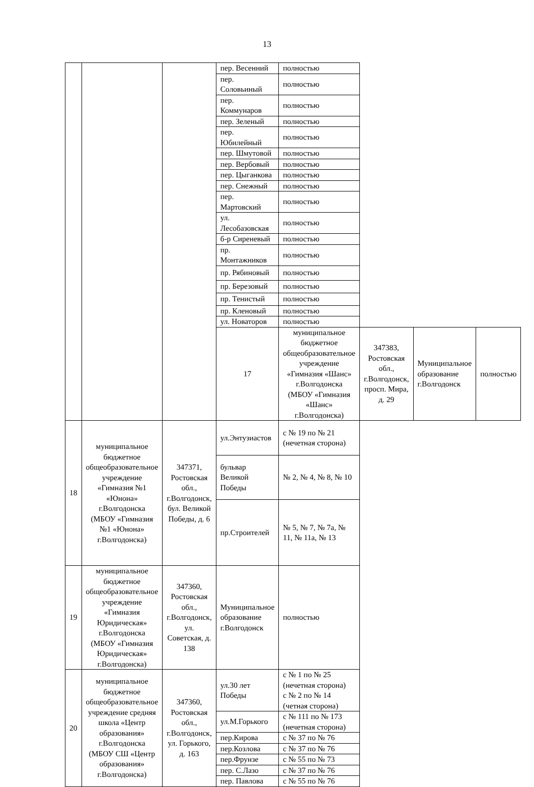13
| | | | пер. Весенний | полностью | | | |
| | | | пер. Соловьиный | полностью | | | |
| | | | пер. Коммунаров | полностью | | | |
| | | | пер. Зеленый | полностью | | | |
| | | | пер. Юбилейный | полностью | | | |
| | | | пер. Шмутовой | полностью | | | |
| | | | пер. Вербовый | полностью | | | |
| | | | пер. Цыганкова | полностью | | | |
| | | | пер. Снежный | полностью | | | |
| | | | пер. Мартовский | полностью | | | |
| | | | ул. Лесобазовская | полностью | | | |
| | | | б-р Сиреневый | полностью | | | |
| | | | пр. Монтажников | полностью | | | |
| | | | пр. Рябиновый | полностью | | | |
| | | | пр. Березовый | полностью | | | |
| | | | пр. Тенистый | полностью | | | |
| | | | пр. Кленовый | полностью | | | |
| | | | ул. Новаторов | полностью | | | |
| | | | 17 | муниципальное бюджетное общеобразовательное учреждение «Гимназия «Шанс» г.Волгодонска (МБОУ «Гимназия «Шанс» г.Волгодонска) | 347383, Ростовская обл., г.Волгодонск, просп. Мира, д. 29 | Муниципальное образование г.Волгодонск | полностью |
| 18 | муниципальное бюджетное общеобразовательное учреждение «Гимназия №1 «Юнона» г.Волгодонска (МБОУ «Гимназия №1 «Юнона» г.Волгодонска) | 347371, Ростовская обл., г.Волгодонск, бул. Великой Победы, д. 6 | ул.Энтузиастов | с № 19 по № 21 (нечетная сторона) | | | |
| | | | бульвар Великой Победы | № 2, № 4, № 8, № 10 | | | |
| | | | пр.Строителей | № 5, № 7, № 7а, № 11, № 11а, № 13 | | | |
| 19 | муниципальное бюджетное общеобразовательное учреждение «Гимназия Юридическая» г.Волгодонска (МБОУ «Гимназия Юридическая» г.Волгодонска) | 347360, Ростовская обл., г.Волгодонск, ул. Советская, д. 138 | Муниципальное образование г.Волгодонск | полностью | | | |
| 20 | муниципальное бюджетное общеобразовательное учреждение средняя школа «Центр образования» г.Волгодонска (МБОУ СШ «Центр образования» г.Волгодонска) | 347360, Ростовская обл., г.Волгодонск, ул. Горького, д. 163 | ул.30 лет Победы | с № 1 по № 25 (нечетная сторона) с № 2 по № 14 (четная сторона) | | | |
| | | | ул.М.Горького | с № 111 по № 173 (нечетная сторона) | | | |
| | | | пер.Кирова | с № 37 по № 76 | | | |
| | | | пер.Козлова | с № 37 по № 76 | | | |
| | | | пер.Фрунзе | с № 55 по № 73 | | | |
| | | | пер. С.Лазо | с № 37 по № 76 | | | |
| | | | пер. Павлова | с № 55 по № 76 | | | |